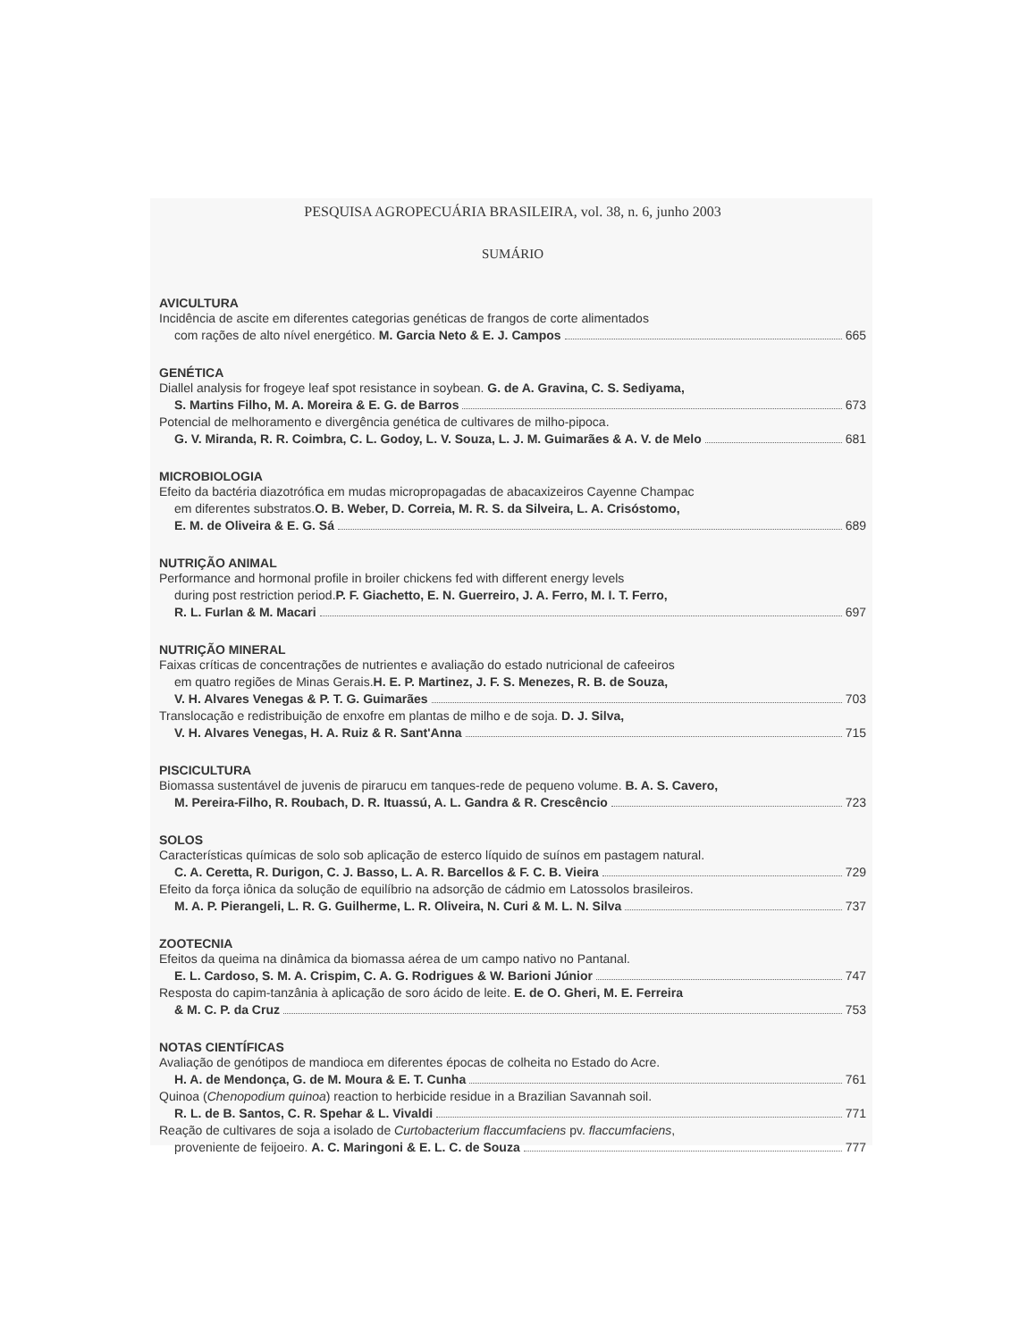PESQUISA AGROPECUÁRIA BRASILEIRA, vol. 38, n. 6, junho 2003
SUMÁRIO
AVICULTURA
Incidência de ascite em diferentes categorias genéticas de frangos de corte alimentados
com rações de alto nível energético. M. Garcia Neto & E. J. Campos 665
GENÉTICA
Diallel analysis for frogeye leaf spot resistance in soybean. G. de A. Gravina, C. S. Sediyama,
S. Martins Filho, M. A. Moreira & E. G. de Barros 673
Potencial de melhoramento e divergência genética de cultivares de milho-pipoca.
G. V. Miranda, R. R. Coimbra, C. L. Godoy, L. V. Souza, L. J. M. Guimarães & A. V. de Melo 681
MICROBIOLOGIA
Efeito da bactéria diazotrófica em mudas micropropagadas de abacaxizeiros Cayenne Champac
em diferentes substratos. O. B. Weber, D. Correia, M. R. S. da Silveira, L. A. Crisóstomo,
E. M. de Oliveira & E. G. Sá 689
NUTRIÇÃO ANIMAL
Performance and hormonal profile in broiler chickens fed with different energy levels
during post restriction period. P. F. Giachetto, E. N. Guerreiro, J. A. Ferro, M. I. T. Ferro,
R. L. Furlan & M. Macari 697
NUTRIÇÃO MINERAL
Faixas críticas de concentrações de nutrientes e avaliação do estado nutricional de cafeeiros
em quatro regiões de Minas Gerais. H. E. P. Martinez, J. F. S. Menezes, R. B. de Souza,
V. H. Alvares Venegas & P. T. G. Guimarães 703
Translocação e redistribuição de enxofre em plantas de milho e de soja. D. J. Silva,
V. H. Alvares Venegas, H. A. Ruiz & R. Sant'Anna 715
PISCICULTURA
Biomassa sustentável de juvenis de pirarucu em tanques-rede de pequeno volume. B. A. S. Cavero,
M. Pereira-Filho, R. Roubach, D. R. Ituassú, A. L. Gandra & R. Crescêncio 723
SOLOS
Características químicas de solo sob aplicação de esterco líquido de suínos em pastagem natural.
C. A. Ceretta, R. Durigon, C. J. Basso, L. A. R. Barcellos & F. C. B. Vieira 729
Efeito da força iônica da solução de equilíbrio na adsorção de cádmio em Latossolos brasileiros.
M. A. P. Pierangeli, L. R. G. Guilherme, L. R. Oliveira, N. Curi & M. L. N. Silva 737
ZOOTECNIA
Efeitos da queima na dinâmica da biomassa aérea de um campo nativo no Pantanal.
E. L. Cardoso, S. M. A. Crispim, C. A. G. Rodrigues & W. Barioni Júnior 747
Resposta do capim-tanzânia à aplicação de soro ácido de leite. E. de O. Gheri, M. E. Ferreira
& M. C. P. da Cruz 753
NOTAS CIENTÍFICAS
Avaliação de genótipos de mandioca em diferentes épocas de colheita no Estado do Acre.
H. A. de Mendonça, G. de M. Moura & E. T. Cunha 761
Quinoa (Chenopodium quinoa) reaction to herbicide residue in a Brazilian Savannah soil.
R. L. de B. Santos, C. R. Spehar & L. Vivaldi 771
Reação de cultivares de soja a isolado de Curtobacterium flaccumfaciens pv. flaccumfaciens,
proveniente de feijoeiro. A. C. Maringoni & E. L. C. de Souza 777